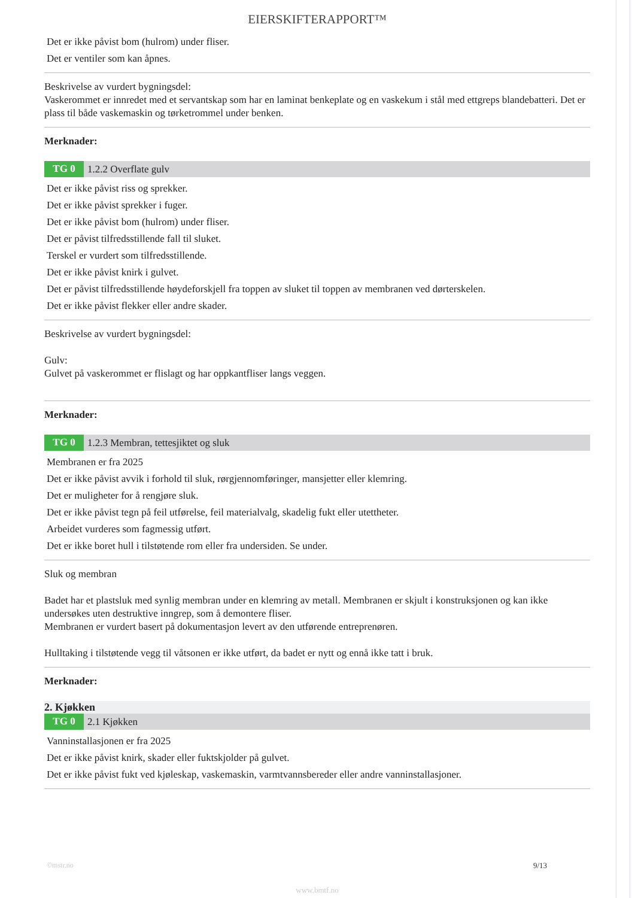EIERSKIFTERAPPORT™
Det er ikke påvist bom (hulrom) under fliser.
Det er ventiler som kan åpnes.
Beskrivelse av vurdert bygningsdel:
Vaskerommet er innredet med et servantskap som har en laminat benkeplate og en vaskekum i stål med ettgreps blandebatteri. Det er plass til både vaskemaskin og tørketrommel under benken.
Merknader:
TG 0 1.2.2 Overflate gulv
Det er ikke påvist riss og sprekker.
Det er ikke påvist sprekker i fuger.
Det er ikke påvist bom (hulrom) under fliser.
Det er påvist tilfredsstillende fall til sluket.
Terskel er vurdert som tilfredsstillende.
Det er ikke påvist knirk i gulvet.
Det er påvist tilfredsstillende høydeforskjell fra toppen av sluket til toppen av membranen ved dørterskelen.
Det er ikke påvist flekker eller andre skader.
Beskrivelse av vurdert bygningsdel:
Gulv:
Gulvet på vaskerommet er flislagt og har oppkantfliser langs veggen.
Merknader:
TG 0 1.2.3 Membran, tettesjiktet og sluk
Membranen er fra 2025
Det er ikke påvist avvik i forhold til sluk, rørgjennomføringer, mansjetter eller klemring.
Det er muligheter for å rengjøre sluk.
Det er ikke påvist tegn på feil utførelse, feil materialvalg, skadelig fukt eller utettheter.
Arbeidet vurderes som fagmessig utført.
Det er ikke boret hull i tilstøtende rom eller fra undersiden. Se under.
Sluk og membran
Badet har et plastsluk med synlig membran under en klemring av metall. Membranen er skjult i konstruksjonen og kan ikke undersøkes uten destruktive inngrep, som å demontere fliser.
Membranen er vurdert basert på dokumentasjon levert av den utførende entreprenøren.
Hulltaking i tilstøtende vegg til våtsonen er ikke utført, da badet er nytt og ennå ikke tatt i bruk.
Merknader:
2. Kjøkken
TG 0 2.1 Kjøkken
Vanninstallasjonen er fra 2025
Det er ikke påvist knirk, skader eller fuktskjolder på gulvet.
Det er ikke påvist fukt ved kjøleskap, vaskemaskin, varmtvannsbereder eller andre vanninstallasjoner.
©mstr.no 9/13
www.bmtf.no